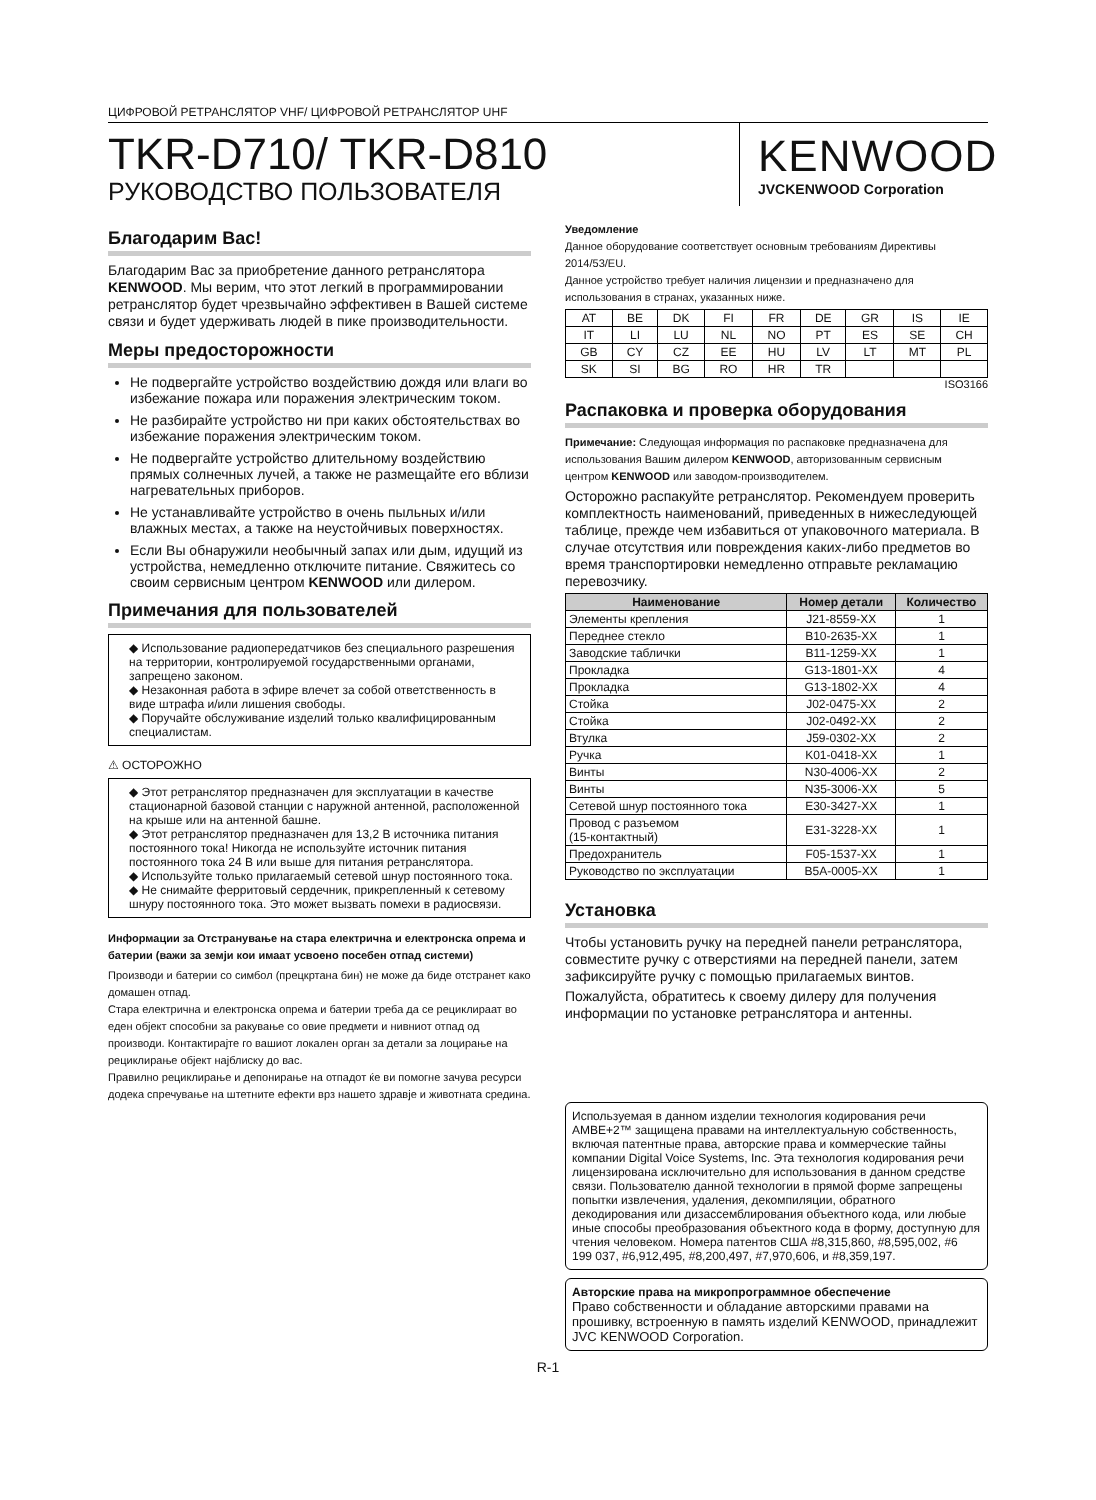ЦИФРОВОЙ РЕТРАНСЛЯТОР VHF/ ЦИФРОВОЙ РЕТРАНСЛЯТОР UHF
TKR-D710/ TKR-D810
РУКОВОДСТВО ПОЛЬЗОВАТЕЛЯ
KENWOOD
JVCKENWOOD Corporation
Благодарим Вас!
Благодарим Вас за приобретение данного ретранслятора KENWOOD. Мы верим, что этот легкий в программировании ретранслятор будет чрезвычайно эффективен в Вашей системе связи и будет удерживать людей в пике производительности.
Меры предосторожности
Не подвергайте устройство воздействию дождя или влаги во избежание пожара или поражения электрическим током.
Не разбирайте устройство ни при каких обстоятельствах во избежание поражения электрическим током.
Не подвергайте устройство длительному воздействию прямых солнечных лучей, а также не размещайте его вблизи нагревательных приборов.
Не устанавливайте устройство в очень пыльных и/или влажных местах, а также на неустойчивых поверхностях.
Если Вы обнаружили необычный запах или дым, идущий из устройства, немедленно отключите питание. Свяжитесь со своим сервисным центром KENWOOD или дилером.
Примечания для пользователей
◆ Использование радиопередатчиков без специального разрешения на территории, контролируемой государственными органами, запрещено законом.
◆ Незаконная работа в эфире влечет за собой ответственность в виде штрафа и/или лишения свободы.
◆ Поручайте обслуживание изделий только квалифицированным специалистам.
⚠ ОСТОРОЖНО
◆ Этот ретранслятор предназначен для эксплуатации в качестве стационарной базовой станции с наружной антенной, расположенной на крыше или на антенной башне.
◆ Этот ретранслятор предназначен для 13,2 В источника питания постоянного тока! Никогда не используйте источник питания постоянного тока 24 В или выше для питания ретранслятора.
◆ Используйте только прилагаемый сетевой шнур постоянного тока.
◆ Не снимайте ферритовый сердечник, прикрепленный к сетевому шнуру постоянного тока. Это может вызвать помехи в радиосвязи.
Информации за Отстранување на стара електрична и електронска опрема и батерии (важи за земји кои имаат усвоено посебен отпад системи)
Производи и батерии со симбол (прецкртана бин) не може да биде отстранет како домашен отпад.
Стара електрична и електронска опрема и батерии треба да се рециклираат во еден објект способни за ракување со овие предмети и нивниот отпад од производи. Контактирајте го вашиот локален орган за детали за лоцирање на рециклирање објект најблиску до вас.
Правилно рециклирање и депонирање на отпадот ќе ви помогне зачува ресурси додека спречување на штетните ефекти врз нашето здравје и животната средина.
Уведомление
Данное оборудование соответствует основным требованиям Директивы 2014/53/EU.
Данное устройство требует наличия лицензии и предназначено для использования в странах, указанных ниже.
| AT | BE | DK | FI | FR | DE | GR | IS | IE |
| IT | LI | LU | NL | NO | PT | ES | SE | CH |
| GB | CY | CZ | EE | HU | LV | LT | MT | PL |
| SK | SI | BG | RO | HR | TR | | | |
ISO3166
Распаковка и проверка оборудования
Примечание: Следующая информация по распаковке предназначена для использования Вашим дилером KENWOOD, авторизованным сервисным центром KENWOOD или заводом-производителем.
Осторожно распакуйте ретранслятор. Рекомендуем проверить комплектность наименований, приведенных в нижеследующей таблице, прежде чем избавиться от упаковочного материала. В случае отсутствия или повреждения каких-либо предметов во время транспортировки немедленно отправьте рекламацию перевозчику.
| Наименование | Номер детали | Количество |
| --- | --- | --- |
| Элементы крепления | J21-8559-XX | 1 |
| Переднее стекло | B10-2635-XX | 1 |
| Заводские таблички | B11-1259-XX | 1 |
| Прокладка | G13-1801-XX | 4 |
| Прокладка | G13-1802-XX | 4 |
| Стойка | J02-0475-XX | 2 |
| Стойка | J02-0492-XX | 2 |
| Втулка | J59-0302-XX | 2 |
| Ручка | K01-0418-XX | 1 |
| Винты | N30-4006-XX | 2 |
| Винты | N35-3006-XX | 5 |
| Сетевой шнур постоянного тока | E30-3427-XX | 1 |
| Провод с разъемом (15-контактный) | E31-3228-XX | 1 |
| Предохранитель | F05-1537-XX | 1 |
| Руководство по эксплуатации | B5A-0005-XX | 1 |
Установка
Чтобы установить ручку на передней панели ретранслятора, совместите ручку с отверстиями на передней панели, затем зафиксируйте ручку с помощью прилагаемых винтов.
Пожалуйста, обратитесь к своему дилеру для получения информации по установке ретранслятора и антенны.
Используемая в данном изделии технология кодирования речи AMBE+2™ защищена правами на интеллектуальную собственность, включая патентные права, авторские права и коммерческие тайны компании Digital Voice Systems, Inc. Эта технология кодирования речи лицензирована исключительно для использования в данном средстве связи. Пользователю данной технологии в прямой форме запрещены попытки извлечения, удаления, декомпиляции, обратного декодирования или дизассемблирования объектного кода, или любые иные способы преобразования объектного кода в форму, доступную для чтения человеком. Номера патентов США #8,315,860, #8,595,002, #6 199 037, #6,912,495, #8,200,497, #7,970,606, и #8,359,197.
Авторские права на микропрограммное обеспечение
Право собственности и обладание авторскими правами на прошивку, встроенную в память изделий KENWOOD, принадлежит JVC KENWOOD Corporation.
R-1